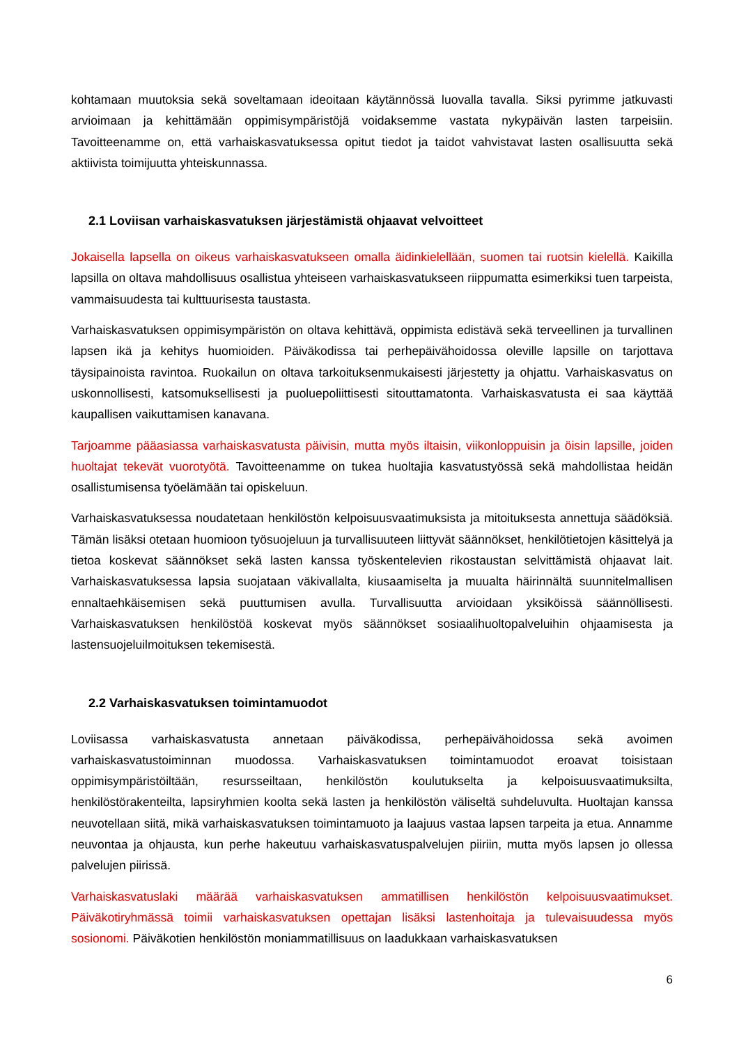kohtamaan muutoksia sekä soveltamaan ideoitaan käytännössä luovalla tavalla. Siksi pyrimme jatkuvasti arvioimaan ja kehittämään oppimisympäristöjä voidaksemme vastata nykypäivän lasten tarpeisiin. Tavoitteenamme on, että varhaiskasvatuksessa opitut tiedot ja taidot vahvistavat lasten osallisuutta sekä aktiivista toimijuutta yhteiskunnassa.
2.1 Loviisan varhaiskasvatuksen järjestämistä ohjaavat velvoitteet
Jokaisella lapsella on oikeus varhaiskasvatukseen omalla äidinkielellään, suomen tai ruotsin kielellä. Kaikilla lapsilla on oltava mahdollisuus osallistua yhteiseen varhaiskasvatukseen riippumatta esimerkiksi tuen tarpeista, vammaisuudesta tai kulttuurisesta taustasta.
Varhaiskasvatuksen oppimisympäristön on oltava kehittävä, oppimista edistävä sekä terveellinen ja turvallinen lapsen ikä ja kehitys huomioiden. Päiväkodissa tai perhepäivähoidossa oleville lapsille on tarjottava täysipainoista ravintoa. Ruokailun on oltava tarkoituksenmukaisesti järjestetty ja ohjattu. Varhaiskasvatus on uskonnollisesti, katsomuksellisesti ja puoluepoliittisesti sitouttamatonta. Varhaiskasvatusta ei saa käyttää kaupallisen vaikuttamisen kanavana.
Tarjoamme pääasiassa varhaiskasvatusta päivisin, mutta myös iltaisin, viikonloppuisin ja öisin lapsille, joiden huoltajat tekevät vuorotyötä. Tavoitteenamme on tukea huoltajia kasvatustyössä sekä mahdollistaa heidän osallistumisensa työelämään tai opiskeluun.
Varhaiskasvatuksessa noudatetaan henkilöstön kelpoisuusvaatimuksista ja mitoituksesta annettuja säädöksiä. Tämän lisäksi otetaan huomioon työsuojeluun ja turvallisuuteen liittyvät säännökset, henkilötietojen käsittelyä ja tietoa koskevat säännökset sekä lasten kanssa työskentelevien rikostaustan selvittämistä ohjaavat lait. Varhaiskasvatuksessa lapsia suojataan väkivallalta, kiusaamiselta ja muualta häirinnältä suunnitelmallisen ennaltaehkäisemisen sekä puuttumisen avulla. Turvallisuutta arvioidaan yksiköissä säännöllisesti. Varhaiskasvatuksen henkilöstöä koskevat myös säännökset sosiaalihuoltopalveluihin ohjaamisesta ja lastensuojeluilmoituksen tekemisestä.
2.2 Varhaiskasvatuksen toimintamuodot
Loviisassa varhaiskasvatusta annetaan päiväkodissa, perhepäivähoidossa sekä avoimen varhaiskasvatustoiminnan muodossa. Varhaiskasvatuksen toimintamuodot eroavat toisistaan oppimisympäristöiltään, resursseiltaan, henkilöstön koulutukselta ja kelpoisuusvaatimuksilta, henkilöstörakenteilta, lapsiryhmien koolta sekä lasten ja henkilöstön väliseltä suhdeluvulta. Huoltajan kanssa neuvotellaan siitä, mikä varhaiskasvatuksen toimintamuoto ja laajuus vastaa lapsen tarpeita ja etua. Annamme neuvontaa ja ohjausta, kun perhe hakeutuu varhaiskasvatuspalvelujen piiriin, mutta myös lapsen jo ollessa palvelujen piirissä.
Varhaiskasvatuslaki määrää varhaiskasvatuksen ammatillisen henkilöstön kelpoisuusvaatimukset. Päiväkotiryhmässä toimii varhaiskasvatuksen opettajan lisäksi lastenhoitaja ja tulevaisuudessa myös sosionomi. Päiväkotien henkilöstön moniammatillisuus on laadukkaan varhaiskasvatuksen
6